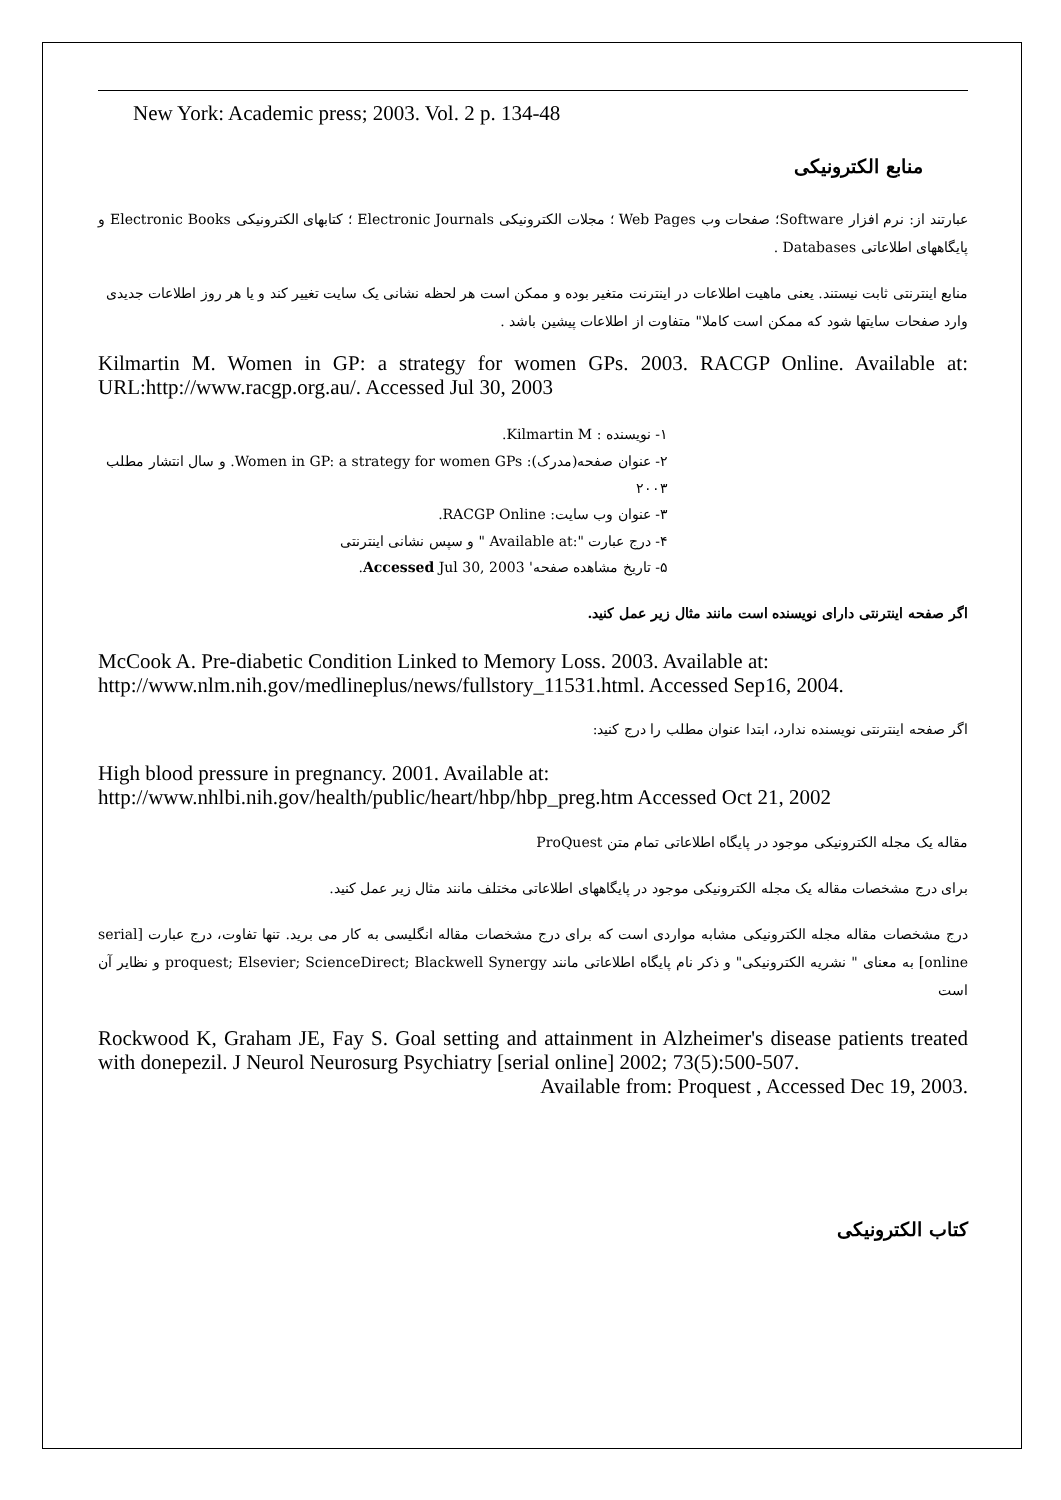New York: Academic press; 2003. Vol. 2 p. 134-48
منابع الکترونیکی
عبارتند از: نرم افزار Software؛ صفحات وب Web Pages ؛ مجلات الکترونیکی Electronic Journals ؛ کتابهای الکترونیکی Electronic Books و پایگاههای اطلاعاتی Databases .
منابع اینترنتی ثابت نیستند. یعنی ماهیت اطلاعات در اینترنت متغیر بوده و ممکن است هر لحظه نشانی یک سایت تغییر کند و یا هر روز اطلاعات جدیدی وارد صفحات سایتها شود که ممکن است کاملا" متفاوت از اطلاعات پیشین باشد .
Kilmartin M. Women in GP: a strategy for women GPs. 2003. RACGP Online. Available at: URL:http://www.racgp.org.au/. Accessed Jul 30, 2003
۱- نویسنده : Kilmartin M.
۲- عنوان صفحه(مدرک): Women in GP: a strategy for women GPs. و سال انتشار مطلب ۲۰۰۳
۳- عنوان وب سایت: RACGP Online.
۴- درج عبارت ":Available at " و سپس نشانی اینترنتی
۵- تاریخ مشاهده صفحه' Accessed Jul 30, 2003.
اگر صفحه اینترنتی دارای نویسنده است مانند مثال زیر عمل کنید.
McCook A. Pre-diabetic Condition Linked to Memory Loss. 2003. Available at:
http://www.nlm.nih.gov/medlineplus/news/fullstory_11531.html. Accessed Sep16, 2004.
اگر صفحه اینترنتی نویسنده ندارد، ابتدا عنوان مطلب را درج کنید:
High blood pressure in pregnancy. 2001. Available at:
http://www.nhlbi.nih.gov/health/public/heart/hbp/hbp_preg.htm Accessed Oct 21, 2002
مقاله یک مجله الکترونیکی موجود در پایگاه اطلاعاتی تمام متن ProQuest
برای درج مشخصات مقاله یک مجله الکترونیکی موجود در پایگاههای اطلاعاتی مختلف مانند مثال زیر عمل کنید.
درج مشخصات مقاله مجله الکترونیکی مشابه مواردی است که برای درج مشخصات مقاله انگلیسی به کار می برید. تنها تفاوت، درج عبارت [serial online] به معنای " نشریه الکترونیکی" و ذکر نام پایگاه اطلاعاتی مانند proquest; Elsevier; ScienceDirect; Blackwell Synergy و نظایر آن است
Rockwood K, Graham JE, Fay S. Goal setting and attainment in Alzheimer's disease patients treated with donepezil. J Neurol Neurosurg Psychiatry [serial online] 2002; 73(5):500-507.
Available from: Proquest , Accessed Dec 19, 2003.
کتاب الکترونیکی